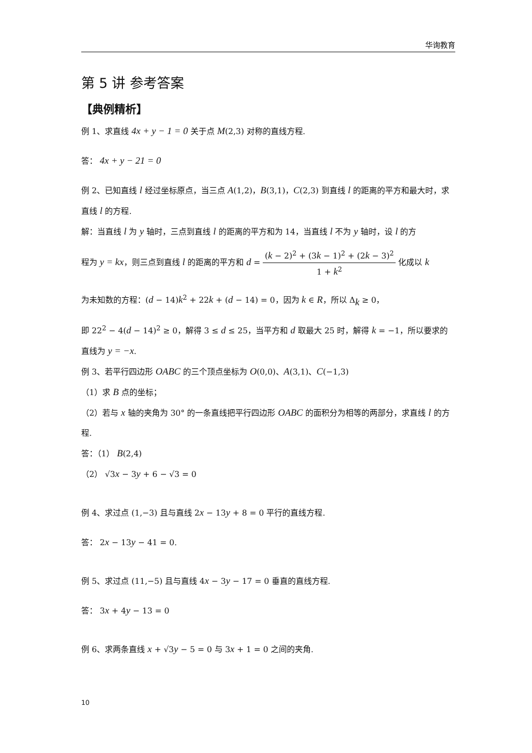华询教育
第 5 讲 参考答案
【典例精析】
例 1、求直线 4x + y − 1 = 0 关于点 M(2,3) 对称的直线方程.
答： 4x + y − 21 = 0
例 2、已知直线 l 经过坐标原点，当三点 A(1,2)，B(3,1)，C(2,3) 到直线 l 的距离的平方和最大时，求直线 l 的方程.
解：当直线 l 为 y 轴时，三点到直线 l 的距离的平方和为 14，当直线 l 不为 y 轴时，设 l 的方
程为 y = kx，则三点到直线 l 的距离的平方和 d = (k − 2)<sup>2</sup> + (3k − 1)<sup>2</sup> + (2k − 3)<sup>2</sup> 1 + k<sup>2</sup> 化成以 k
为未知数的方程：(d − 14)k<sup>2</sup> + 22k + (d − 14) = 0，因为 k ∈ R，所以 Δ<sub>k</sub> ≥ 0，
即 22<sup>2</sup> − 4(d − 14)<sup>2</sup> ≥ 0，解得 3 ≤ d ≤ 25，当平方和 d 取最大 25 时，解得 k = −1，所以要求的直线为 y = −x.
例 3、若平行四边形 OABC 的三个顶点坐标为 O(0,0)、A(3,1)、C(−1,3)
（1）求 B 点的坐标；
（2）若与 x 轴的夹角为 30° 的一条直线把平行四边形 OABC 的面积分为相等的两部分，求直线 l 的方程.
答：（1） B(2,4)
（2） √3x − 3y + 6 − √3 = 0
例 4、求过点 (1,−3) 且与直线 2x − 13y + 8 = 0 平行的直线方程.
答： 2x − 13y − 41 = 0.
例 5、求过点 (11,−5) 且与直线 4x − 3y − 17 = 0 垂直的直线方程.
答： 3x + 4y − 13 = 0
例 6、求两条直线 x + √3y − 5 = 0 与 3x + 1 = 0 之间的夹角.
10